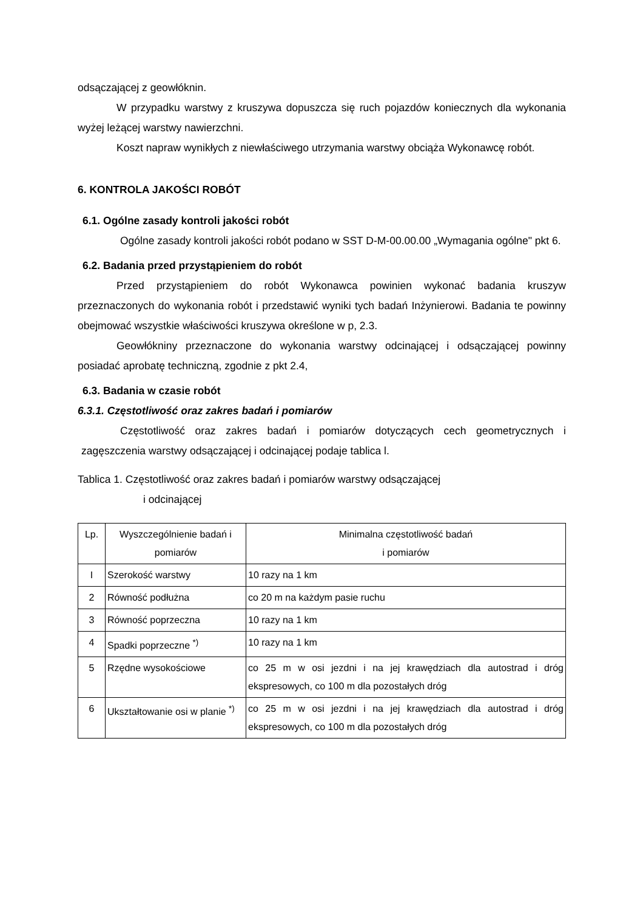odsączającej z geowłóknin.
W przypadku warstwy z kruszywa dopuszcza się ruch pojazdów koniecznych dla wykonania wyżej leżącej warstwy nawierzchni.
Koszt napraw wynikłych z niewłaściwego utrzymania warstwy obciąża Wykonawcę robót.
6. KONTROLA JAKOŚCI ROBÓT
6.1. Ogólne zasady kontroli jakości robót
Ogólne zasady kontroli jakości robót podano w SST D-M-00.00.00 „Wymagania ogólne" pkt 6.
6.2. Badania przed przystąpieniem do robót
Przed przystąpieniem do robót Wykonawca powinien wykonać badania kruszyw przeznaczonych do wykonania robót i przedstawić wyniki tych badań Inżynierowi. Badania te powinny obejmować wszystkie właściwości kruszywa określone w p, 2.3.
Geowłókniny przeznaczone do wykonania warstwy odcinającej i odsączającej powinny posiadać aprobatę techniczną, zgodnie z pkt 2.4,
6.3. Badania w czasie robót
6.3.1. Częstotliwość oraz zakres badań i pomiarów
Częstotliwość oraz zakres badań i pomiarów dotyczących cech geometrycznych i zagęszczenia warstwy odsączającej i odcinającej podaje tablica l.
Tablica 1. Częstotliwość oraz zakres badań i pomiarów warstwy odsączającej
i odcinającej
| Lp. | Wyszczególnienie badań i pomiarów | Minimalna częstotliwość badań i pomiarów |
| --- | --- | --- |
| I | Szerokość warstwy | 10 razy na 1 km |
| 2 | Równość podłużna | co 20 m na każdym pasie ruchu |
| 3 | Równość poprzeczna | 10 razy na 1 km |
| 4 | Spadki poprzeczne <sup>*)</sup> | 10 razy na 1 km |
| 5 | Rzędne wysokościowe | co 25 m w osi jezdni i na jej krawędziach dla autostrad i dróg ekspresowych, co 100 m dla pozostałych dróg |
| 6 | Ukształtowanie osi w planie <sup>*)</sup> | co 25 m w osi jezdni i na jej krawędziach dla autostrad i dróg ekspresowych, co 100 m dla pozostałych dróg |